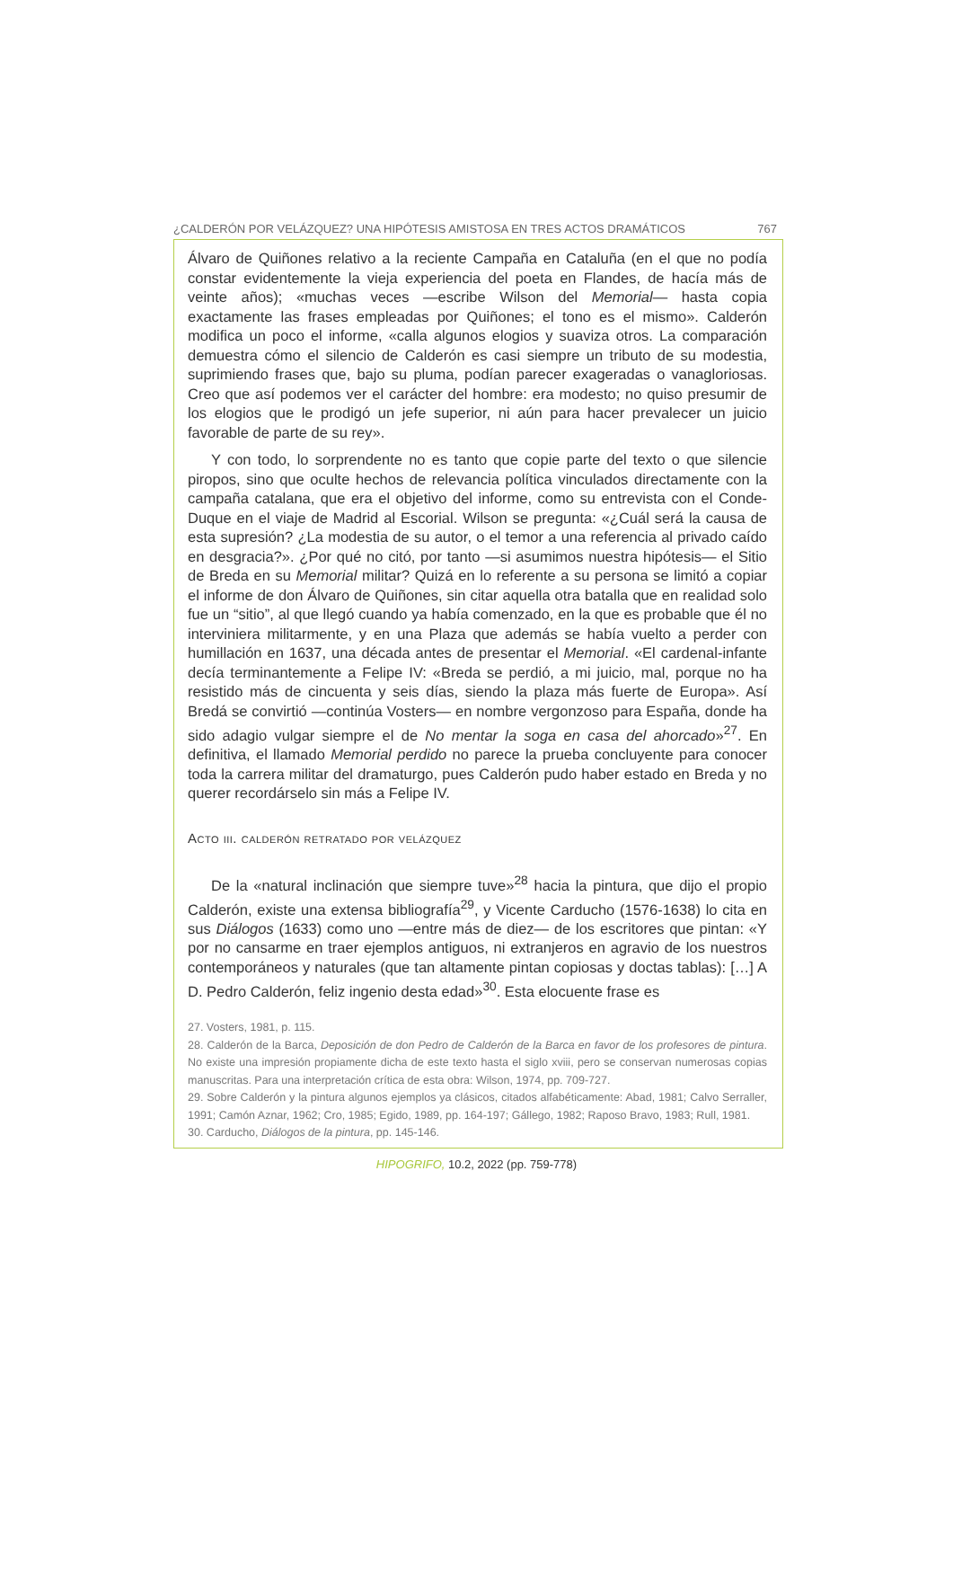¿CALDERÓN POR VELÁZQUEZ? UNA HIPÓTESIS AMISTOSA EN TRES ACTOS DRAMÁTICOS 767
Álvaro de Quiñones relativo a la reciente Campaña en Cataluña (en el que no podía constar evidentemente la vieja experiencia del poeta en Flandes, de hacía más de veinte años); «muchas veces —escribe Wilson del Memorial— hasta copia exactamente las frases empleadas por Quiñones; el tono es el mismo». Calderón modifica un poco el informe, «calla algunos elogios y suaviza otros. La comparación demuestra cómo el silencio de Calderón es casi siempre un tributo de su modestia, suprimiendo frases que, bajo su pluma, podían parecer exageradas o vanagloriosas. Creo que así podemos ver el carácter del hombre: era modesto; no quiso presumir de los elogios que le prodigó un jefe superior, ni aún para hacer prevalecer un juicio favorable de parte de su rey».
Y con todo, lo sorprendente no es tanto que copie parte del texto o que silencie piropos, sino que oculte hechos de relevancia política vinculados directamente con la campaña catalana, que era el objetivo del informe, como su entrevista con el Conde-Duque en el viaje de Madrid al Escorial. Wilson se pregunta: «¿Cuál será la causa de esta supresión? ¿La modestia de su autor, o el temor a una referencia al privado caído en desgracia?». ¿Por qué no citó, por tanto —si asumimos nuestra hipótesis— el Sitio de Breda en su Memorial militar? Quizá en lo referente a su persona se limitó a copiar el informe de don Álvaro de Quiñones, sin citar aquella otra batalla que en realidad solo fue un “sitio”, al que llegó cuando ya había comenzado, en la que es probable que él no interviniera militarmente, y en una Plaza que además se había vuelto a perder con humillación en 1637, una década antes de presentar el Memorial. «El cardenal-infante decía terminantemente a Felipe IV: «Breda se perdió, a mi juicio, mal, porque no ha resistido más de cincuenta y seis días, siendo la plaza más fuerte de Europa». Así Bredá se convirtió —continúa Vosters— en nombre vergonzoso para España, donde ha sido adagio vulgar siempre el de No mentar la soga en casa del ahorcado»<sup>27</sup>. En definitiva, el llamado Memorial perdido no parece la prueba concluyente para conocer toda la carrera militar del dramaturgo, pues Calderón pudo haber estado en Breda y no querer recordárselo sin más a Felipe IV.
Acto iii. calderón retratado por velázquez
De la «natural inclinación que siempre tuve»<sup>28</sup> hacia la pintura, que dijo el propio Calderón, existe una extensa bibliografía<sup>29</sup>, y Vicente Carducho (1576-1638) lo cita en sus Diálogos (1633) como uno —entre más de diez— de los escritores que pintan: «Y por no cansarme en traer ejemplos antiguos, ni extranjeros en agravio de los nuestros contemporáneos y naturales (que tan altamente pintan copiosas y doctas tablas): […] A D. Pedro Calderón, feliz ingenio desta edad»<sup>30</sup>. Esta elocuente frase es
27. Vosters, 1981, p. 115.
28. Calderón de la Barca, Deposición de don Pedro de Calderón de la Barca en favor de los profesores de pintura. No existe una impresión propiamente dicha de este texto hasta el siglo xviii, pero se conservan numerosas copias manuscritas. Para una interpretación crítica de esta obra: Wilson, 1974, pp. 709-727.
29. Sobre Calderón y la pintura algunos ejemplos ya clásicos, citados alfabéticamente: Abad, 1981; Calvo Serraller, 1991; Camón Aznar, 1962; Cro, 1985; Egido, 1989, pp. 164-197; Gállego, 1982; Raposo Bravo, 1983; Rull, 1981.
30. Carducho, Diálogos de la pintura, pp. 145-146.
HIPOGRIFO, 10.2, 2022 (pp. 759-778)